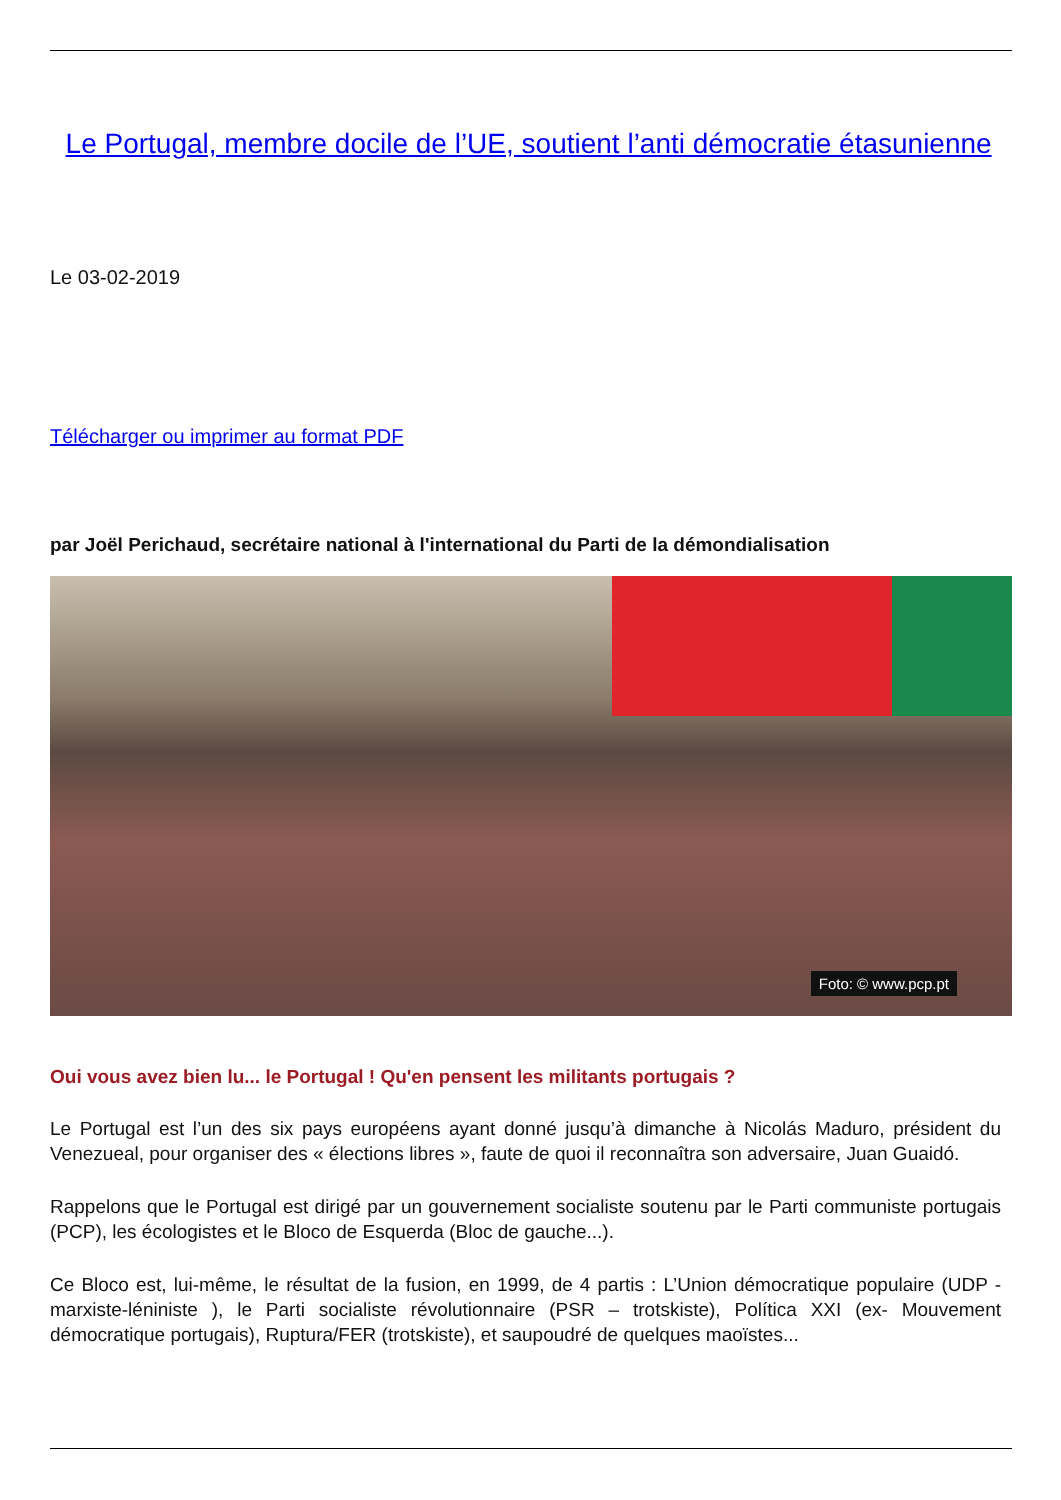Le Portugal, membre docile de l’UE, soutient l’anti démocratie étasunienne
Le 03-02-2019
Télécharger ou imprimer au format PDF
par Joël Perichaud, secrétaire national à l'international du Parti de la démondialisation
Foto: © www.pcp.pt
Oui vous avez bien lu... le Portugal ! Qu'en pensent les militants portugais ?
Le Portugal est l’un des six pays européens ayant donné jusqu’à dimanche à Nicolás Maduro, président du Venezueal, pour organiser des « élections libres », faute de quoi il reconnaîtra son adversaire, Juan Guaidó.
Rappelons que le Portugal est dirigé par un gouvernement socialiste soutenu par le Parti communiste portugais (PCP), les écologistes et le Bloco de Esquerda (Bloc de gauche...).
Ce Bloco est, lui-même, le résultat de la fusion, en 1999, de 4 partis : L’Union démocratique populaire (UDP - marxiste-léniniste ), le Parti socialiste révolutionnaire (PSR – trotskiste), Política XXI (ex- Mouvement démocratique portugais), Ruptura/FER (trotskiste), et saupoudré de quelques maoïstes...